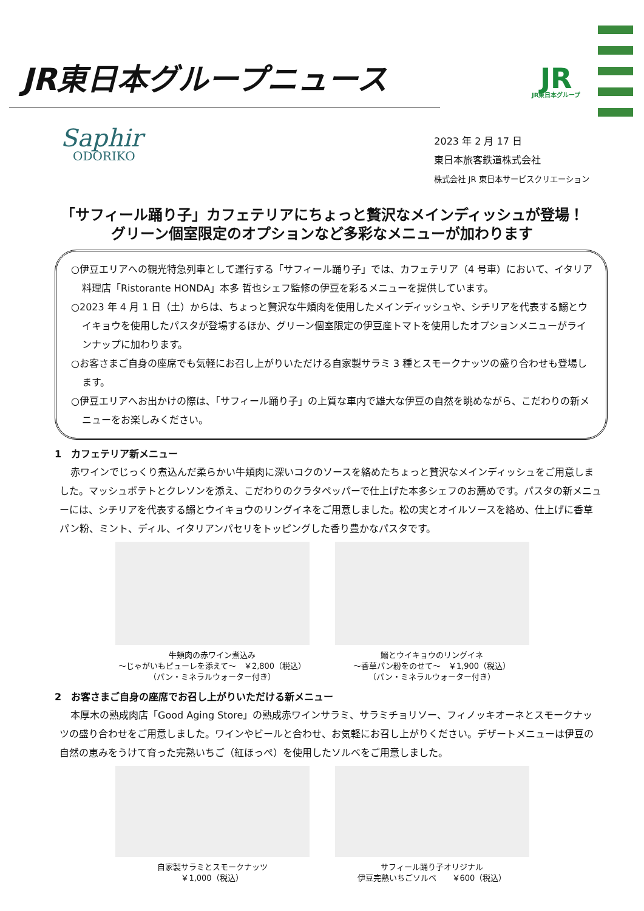JR東日本グループニュース
JR
JR東日本グループ
Saphir
ODORIKO
2023 年 2 月 17 日
東日本旅客鉄道株式会社
株式会社 JR 東日本サービスクリエーション
「サフィール踊り子」カフェテリアにちょっと贅沢なメインディッシュが登場！
グリーン個室限定のオプションなど多彩なメニューが加わります
○伊豆エリアへの観光特急列車として運行する「サフィール踊り子」では、カフェテリア（4 号車）において、イタリア料理店「Ristorante HONDA」本多 哲也シェフ監修の伊豆を彩るメニューを提供しています。
○2023 年 4 月 1 日（土）からは、ちょっと贅沢な牛頬肉を使用したメインディッシュや、シチリアを代表する鰯とウイキョウを使用したパスタが登場するほか、グリーン個室限定の伊豆産トマトを使用したオプションメニューがラインナップに加わります。
○お客さまご自身の座席でも気軽にお召し上がりいただける自家製サラミ 3 種とスモークナッツの盛り合わせも登場します。
○伊豆エリアへお出かけの際は、「サフィール踊り子」の上質な車内で雄大な伊豆の自然を眺めながら、こだわりの新メニューをお楽しみください。
1　カフェテリア新メニュー
赤ワインでじっくり煮込んだ柔らかい牛頬肉に深いコクのソースを絡めたちょっと贅沢なメインディッシュをご用意しました。マッシュポテトとクレソンを添え、こだわりのクラタペッパーで仕上げた本多シェフのお薦めです。パスタの新メニューには、シチリアを代表する鰯とウイキョウのリングイネをご用意しました。松の実とオイルソースを絡め、仕上げに香草パン粉、ミント、ディル、イタリアンパセリをトッピングした香り豊かなパスタです。
牛頬肉の赤ワイン煮込み
～じゃがいもピューレを添えて～　￥2,800（税込）
（パン・ミネラルウォーター付き）
鰯とウイキョウのリングイネ
～香草パン粉をのせて～　￥1,900（税込）
（パン・ミネラルウォーター付き）
2　お客さまご自身の座席でお召し上がりいただける新メニュー
本厚木の熟成肉店「Good Aging Store」の熟成赤ワインサラミ、サラミチョリソー、フィノッキオーネとスモークナッツの盛り合わせをご用意しました。ワインやビールと合わせ、お気軽にお召し上がりください。デザートメニューは伊豆の自然の恵みをうけて育った完熟いちご（紅ほっぺ）を使用したソルベをご用意しました。
自家製サラミとスモークナッツ
￥1,000（税込）
サフィール踊り子オリジナル
伊豆完熟いちごソルベ　　￥600（税込）